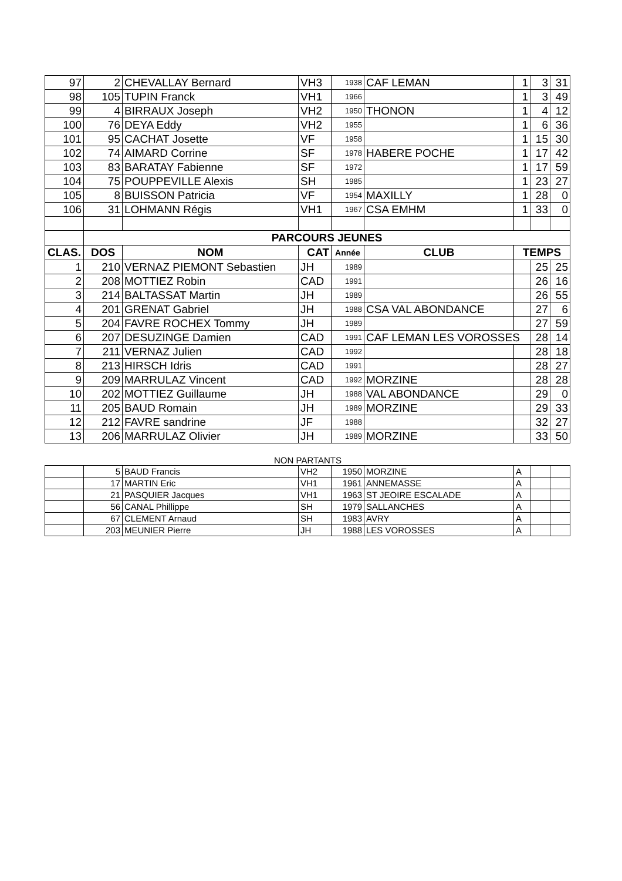| 97 | 2 | CHEVALLAY Bernard | VH3 | 1938 | CAF LEMAN | 1 | 3 | 31 |
| 98 | 105 | TUPIN Franck | VH1 | 1966 | | 1 | 3 | 49 |
| 99 | 4 | BIRRAUX Joseph | VH2 | 1950 | THONON | 1 | 4 | 12 |
| 100 | 76 | DEYA Eddy | VH2 | 1955 | | 1 | 6 | 36 |
| 101 | 95 | CACHAT Josette | VF | 1958 | | 1 | 15 | 30 |
| 102 | 74 | AIMARD Corrine | SF | 1978 | HABERE POCHE | 1 | 17 | 42 |
| 103 | 83 | BARATAY Fabienne | SF | 1972 | | 1 | 17 | 59 |
| 104 | 75 | POUPPEVILLE Alexis | SH | 1985 | | 1 | 23 | 27 |
| 105 | 8 | BUISSON Patricia | VF | 1954 | MAXILLY | 1 | 28 | 0 |
| 106 | 31 | LOHMANN Régis | VH1 | 1967 | CSA EMHM | 1 | 33 | 0 |
| | PARCOURS JEUNES | | | | | | | |
| CLAS. | DOS | NOM | CAT | Année | CLUB | TEMPS | | |
| 1 | 210 | VERNAZ PIEMONT Sebastien | JH | 1989 | | | 25 | 25 |
| 2 | 208 | MOTTIEZ Robin | CAD | 1991 | | | 26 | 16 |
| 3 | 214 | BALTASSAT Martin | JH | 1989 | | | 26 | 55 |
| 4 | 201 | GRENAT Gabriel | JH | 1988 | CSA VAL ABONDANCE | | 27 | 6 |
| 5 | 204 | FAVRE ROCHEX Tommy | JH | 1989 | | | 27 | 59 |
| 6 | 207 | DESUZINGE Damien | CAD | 1991 | CAF LEMAN LES VOROSSES | | 28 | 14 |
| 7 | 211 | VERNAZ Julien | CAD | 1992 | | | 28 | 18 |
| 8 | 213 | HIRSCH Idris | CAD | 1991 | | | 28 | 27 |
| 9 | 209 | MARRULAZ Vincent | CAD | 1992 | MORZINE | | 28 | 28 |
| 10 | 202 | MOTTIEZ Guillaume | JH | 1988 | VAL ABONDANCE | | 29 | 0 |
| 11 | 205 | BAUD Romain | JH | 1989 | MORZINE | | 29 | 33 |
| 12 | 212 | FAVRE sandrine | JF | 1988 | | | 32 | 27 |
| 13 | 206 | MARRULAZ Olivier | JH | 1989 | MORZINE | | 33 | 50 |
NON PARTANTS
| | 5 | BAUD Francis | VH2 | 1950 | MORZINE | A | | |
| | 17 | MARTIN Eric | VH1 | 1961 | ANNEMASSE | A | | |
| | 21 | PASQUIER Jacques | VH1 | 1963 | ST JEOIRE ESCALADE | A | | |
| | 56 | CANAL Phillippe | SH | 1979 | SALLANCHES | A | | |
| | 67 | CLEMENT Arnaud | SH | 1983 | AVRY | A | | |
| | 203 | MEUNIER Pierre | JH | 1988 | LES VOROSSES | A | | |